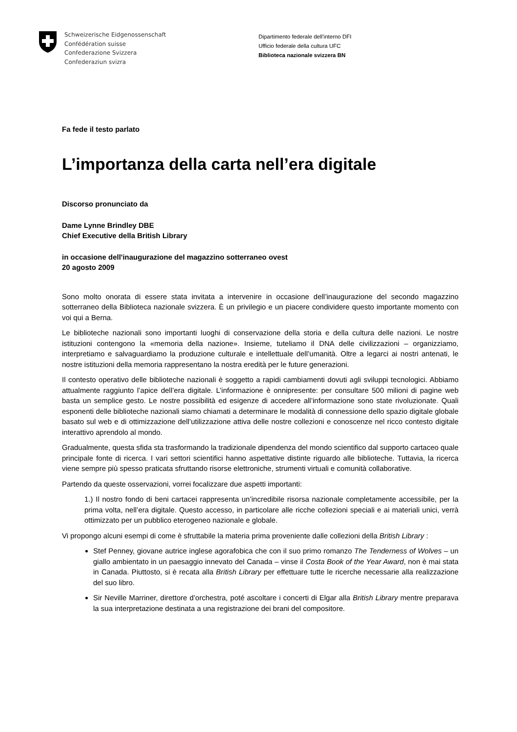Schweizerische Eidgenossenschaft
Confédération suisse
Confederazione Svizzera
Confederaziun svizra
Dipartimento federale dell’interno DFI
Ufficio federale della cultura UFC
Biblioteca nazionale svizzera BN
Fa fede il testo parlato
L’importanza della carta nell’era digitale
Discorso pronunciato da
Dame Lynne Brindley DBE
Chief Executive della British Library
in occasione dell'inaugurazione del magazzino sotterraneo ovest
20 agosto 2009
Sono molto onorata di essere stata invitata a intervenire in occasione dell’inaugurazione del secondo magazzino sotterraneo della Biblioteca nazionale svizzera. È un privilegio e un piacere condividere questo importante momento con voi qui a Berna.
Le biblioteche nazionali sono importanti luoghi di conservazione della storia e della cultura delle nazioni. Le nostre istituzioni contengono la «memoria della nazione». Insieme, tuteliamo il DNA delle civilizzazioni – organizziamo, interpretiamo e salvaguardiamo la produzione culturale e intellettuale dell’umanità. Oltre a legarci ai nostri antenati, le nostre istituzioni della memoria rappresentano la nostra eredità per le future generazioni.
Il contesto operativo delle biblioteche nazionali è soggetto a rapidi cambiamenti dovuti agli sviluppi tecnologici. Abbiamo attualmente raggiunto l’apice dell’era digitale. L’informazione è onnipresente: per consultare 500 milioni di pagine web basta un semplice gesto. Le nostre possibilità ed esigenze di accedere all’informazione sono state rivoluzionate. Quali esponenti delle biblioteche nazionali siamo chiamati a determinare le modalità di connessione dello spazio digitale globale basato sul web e di ottimizzazione dell’utilizzazione attiva delle nostre collezioni e conoscenze nel ricco contesto digitale interattivo aprendolo al mondo.
Gradualmente, questa sfida sta trasformando la tradizionale dipendenza del mondo scientifico dal supporto cartaceo quale principale fonte di ricerca. I vari settori scientifici hanno aspettative distinte riguardo alle biblioteche. Tuttavia, la ricerca viene sempre più spesso praticata sfruttando risorse elettroniche, strumenti virtuali e comunità collaborative.
Partendo da queste osservazioni, vorrei focalizzare due aspetti importanti:
1.) Il nostro fondo di beni cartacei rappresenta un’incredibile risorsa nazionale completamente accessibile, per la prima volta, nell’era digitale. Questo accesso, in particolare alle ricche collezioni speciali e ai materiali unici, verrà ottimizzato per un pubblico eterogeneo nazionale e globale.
Vi propongo alcuni esempi di come è sfruttabile la materia prima proveniente dalle collezioni della British Library :
Stef Penney, giovane autrice inglese agorafobica che con il suo primo romanzo The Tenderness of Wolves – un giallo ambientato in un paesaggio innevato del Canada – vinse il Costa Book of the Year Award, non è mai stata in Canada. Piuttosto, si è recata alla British Library per effettuare tutte le ricerche necessarie alla realizzazione del suo libro.
Sir Neville Marriner, direttore d’orchestra, poté ascoltare i concerti di Elgar alla British Library mentre preparava la sua interpretazione destinata a una registrazione dei brani del compositore.